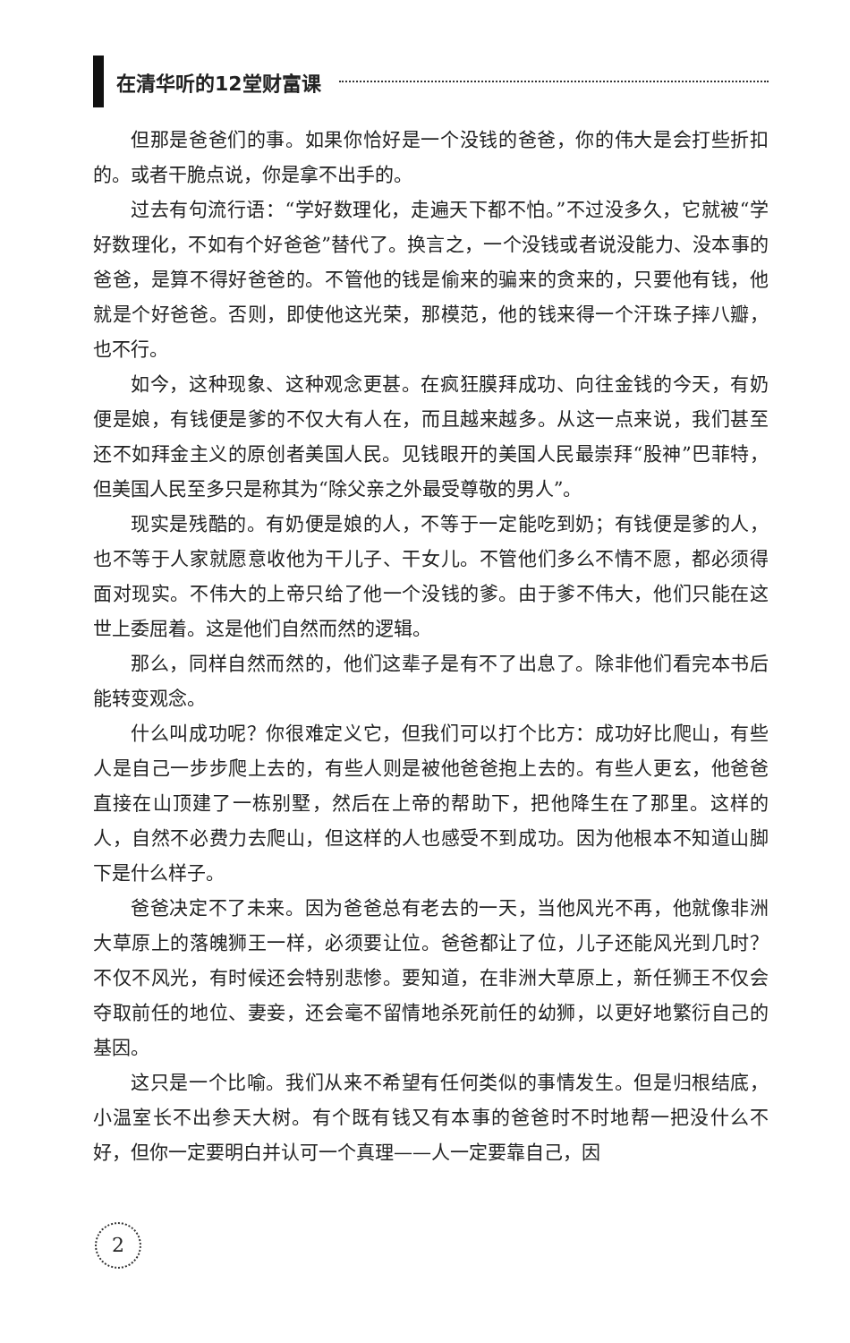在清华听的12堂财富课
但那是爸爸们的事。如果你恰好是一个没钱的爸爸，你的伟大是会打些折扣的。或者干脆点说，你是拿不出手的。
过去有句流行语：“学好数理化，走遍天下都不怕。”不过没多久，它就被“学好数理化，不如有个好爸爸”替代了。换言之，一个没钱或者说没能力、没本事的爸爸，是算不得好爸爸的。不管他的钱是偷来的骗来的贪来的，只要他有钱，他就是个好爸爸。否则，即使他这光荣，那模范，他的钱来得一个汗珠子摔八瓣，也不行。
如今，这种现象、这种观念更甚。在疯狂膜拜成功、向往金钱的今天，有奶便是娘，有钱便是爹的不仅大有人在，而且越来越多。从这一点来说，我们甚至还不如拜金主义的原创者美国人民。见钱眼开的美国人民最崇拜“股神”巴菲特，但美国人民至多只是称其为“除父亲之外最受尊敬的男人”。
现实是残酷的。有奶便是娘的人，不等于一定能吃到奶；有钱便是爹的人，也不等于人家就愿意收他为干儿子、干女儿。不管他们多么不情不愿，都必须得面对现实。不伟大的上帝只给了他一个没钱的爹。由于爹不伟大，他们只能在这世上委屈着。这是他们自然而然的逻辑。
那么，同样自然而然的，他们这辈子是有不了出息了。除非他们看完本书后能转变观念。
什么叫成功呢？你很难定义它，但我们可以打个比方：成功好比爬山，有些人是自己一步步爬上去的，有些人则是被他爸爸抱上去的。有些人更玄，他爸爸直接在山顶建了一栋别墅，然后在上帝的帮助下，把他降生在了那里。这样的人，自然不必费力去爬山，但这样的人也感受不到成功。因为他根本不知道山脚下是什么样子。
爸爸决定不了未来。因为爸爸总有老去的一天，当他风光不再，他就像非洲大草原上的落魄狮王一样，必须要让位。爸爸都让了位，儿子还能风光到几时？不仅不风光，有时候还会特别悲惨。要知道，在非洲大草原上，新任狮王不仅会夺取前任的地位、妻妾，还会毫不留情地杀死前任的幼狮，以更好地繁衍自己的基因。
这只是一个比喻。我们从来不希望有任何类似的事情发生。但是归根结底，小温室长不出参天大树。有个既有钱又有本事的爸爸时不时地帮一把没什么不好，但你一定要明白并认可一个真理——人一定要靠自己，因
2